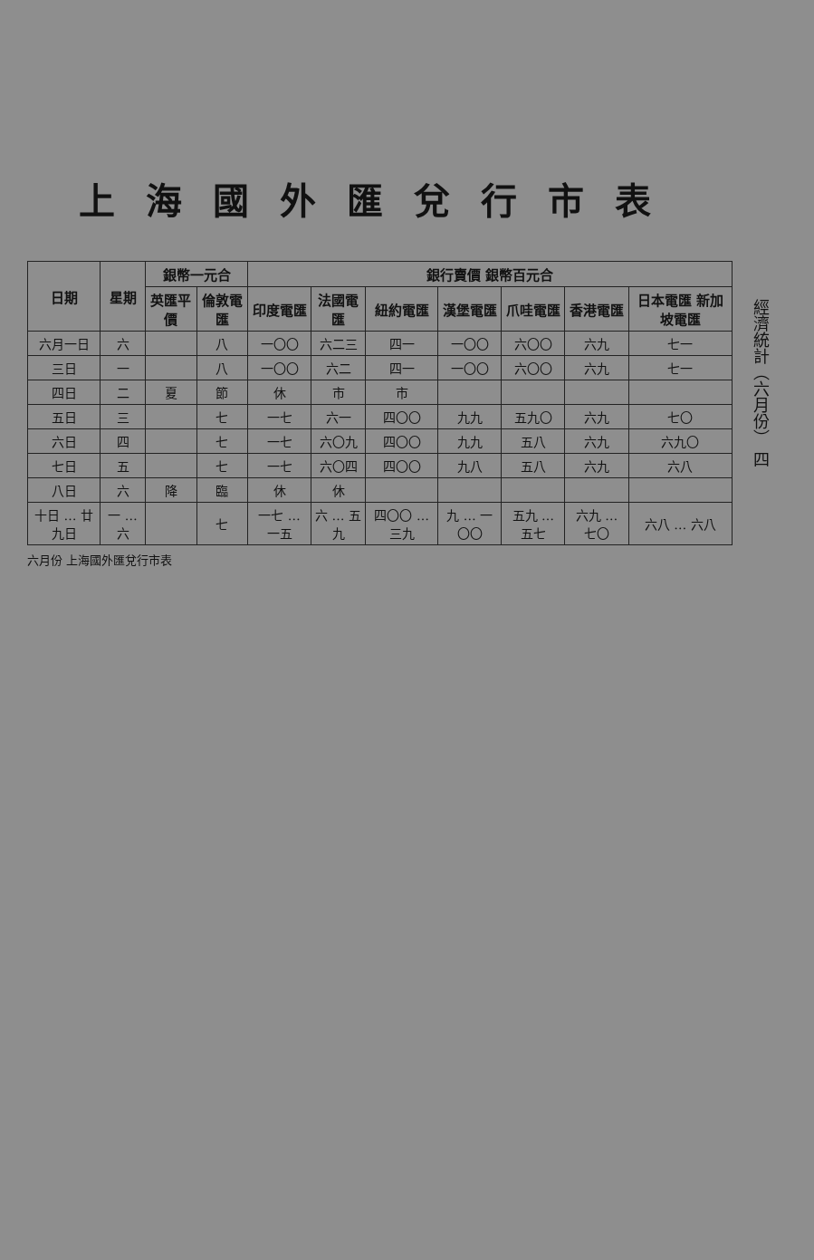上海國外匯兌行市表
| 日期 | 星期 | 銀幣一元合 | | 銀行賣價 銀幣百元合 | | | | | | |
| --- | --- | --- | --- | --- | --- | --- | --- | --- | --- | --- |
| | | 英匯平價 | 倫敦電匯 | 印度電匯 | 法國電匯 | 紐約電匯 | 漢堡電匯 | 爪哇電匯 | 香港電匯 | 日本電匯 新加坡電匯 |
| 六月一日 | 六 | | 八 | 一〇〇 | 六二三 | 四一 | 一〇〇 | 六〇〇 | 六九 | 七一 |
| 三日 | 一 | | 八 | 一〇〇 | 六二 | 四一 | 一〇〇 | 六〇〇 | 六九 | 七一 |
| 四日 | 二 | 夏 | 節 | 休 | 市 | 市 | | | | |
| 五日 | 三 | | 七 | 一七 | 六一 | 四〇〇 | 九九 | 五九〇 | 六九 | 七〇 |
| 六日 | 四 | | 七 | 一七 | 六〇九 | 四〇〇 | 九九 | 五八 | 六九 | 六九〇 |
| 七日 | 五 | | 七 | 一七 | 六〇四 | 四〇〇 | 九八 | 五八 | 六九 | 六八 |
| 八日 | 六 | 降 | 臨 | 休 | 休 | | | | | |
| 十日 … 廿九日 | 一 … 六 | | 七 | 一七 … 一五 | 六 … 五九 | 四〇〇 … 三九 | 九 … 一〇〇 | 五九 … 五七 | 六九 … 七〇 | 六八 … 六八 |
六月份 上海國外匯兌行市表
經濟統計（六月份） 四